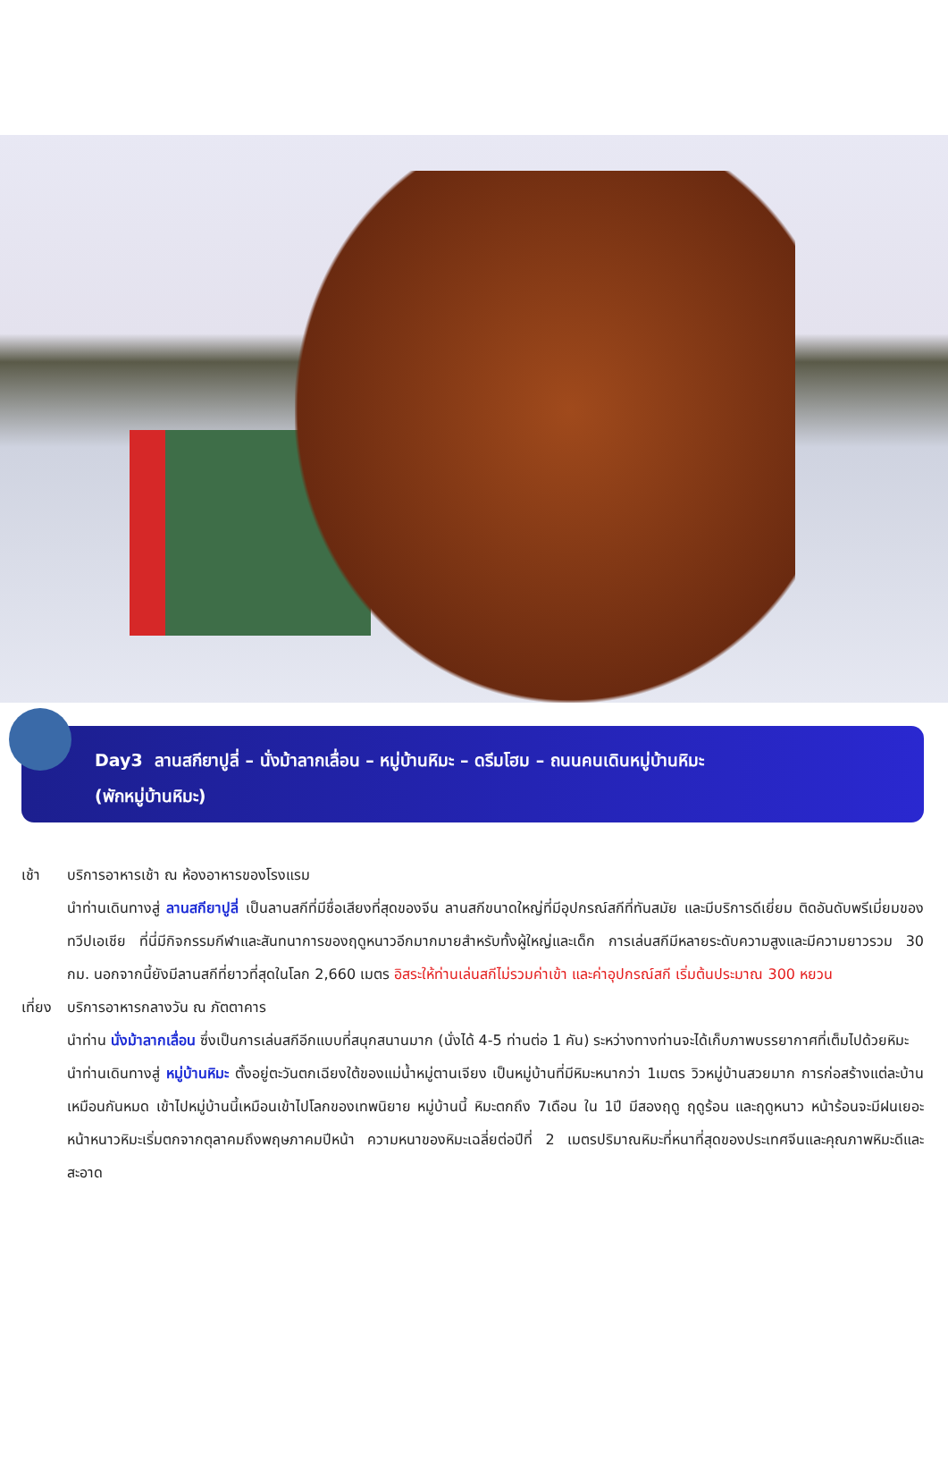Day3 ลานสกียาปูลี่ – นั่งม้าลากเลื่อน – หมู่บ้านหิมะ – ดรีมโฮม – ถนนคนเดินหมู่บ้านหิมะ
(พักหมู่บ้านหิมะ)
เช้า บริการอาหารเช้า ณ ห้องอาหารของโรงแรม
นำท่านเดินทางสู่ ลานสกียาปูลี่ เป็นลานสกีที่มีชื่อเสียงที่สุดของจีน ลานสกีขนาดใหญ่ที่มีอุปกรณ์สกีที่ทันสมัย และมีบริการดีเยี่ยม ติดอันดับพรีเมี่ยมของทวีปเอเชีย ที่นี่มีกิจกรรมกีฬาและสันทนาการของฤดูหนาวอีกมากมายสำหรับทั้งผู้ใหญ่และเด็ก การเล่นสกีมีหลายระดับความสูงและมีความยาวรวม 30 กม. นอกจากนี้ยังมีลานสกีที่ยาวที่สุดในโลก 2,660 เมตร อิสระให้ท่านเล่นสกีไม่รวมค่าเข้า และค่าอุปกรณ์สกี เริ่มต้นประมาณ 300 หยวน
เที่ยง บริการอาหารกลางวัน ณ ภัตตาคาร
นำท่าน นั่งม้าลากเลื่อน ซึ่งเป็นการเล่นสกีอีกแบบที่สนุกสนานมาก (นั่งได้ 4-5 ท่านต่อ 1 คัน) ระหว่างทางท่านจะได้เก็บภาพบรรยากาศที่เต็มไปด้วยหิมะ
นำท่านเดินทางสู่ หมู่บ้านหิมะ ตั้งอยู่ตะวันตกเฉียงใต้ของแม่น้ำหมู่ตานเจียง เป็นหมู่บ้านที่มีหิมะหนากว่า 1เมตร วิวหมู่บ้านสวยมาก การก่อสร้างแต่ละบ้านเหมือนกันหมด เข้าไปหมู่บ้านนี้เหมือนเข้าไปโลกของเทพนิยาย หมู่บ้านนี้ หิมะตกถึง 7เดือน ใน 1ปี มีสองฤดู ฤดูร้อน และฤดูหนาว หน้าร้อนจะมีฝนเยอะ หน้าหนาวหิมะเริ่มตกจากตุลาคมถึงพฤษภาคมปีหน้า ความหนาของหิมะเฉลี่ยต่อปีที่ 2 เมตรปริมาณหิมะที่หนาที่สุดของประเทศจีนและคุณภาพหิมะดีและสะอาด